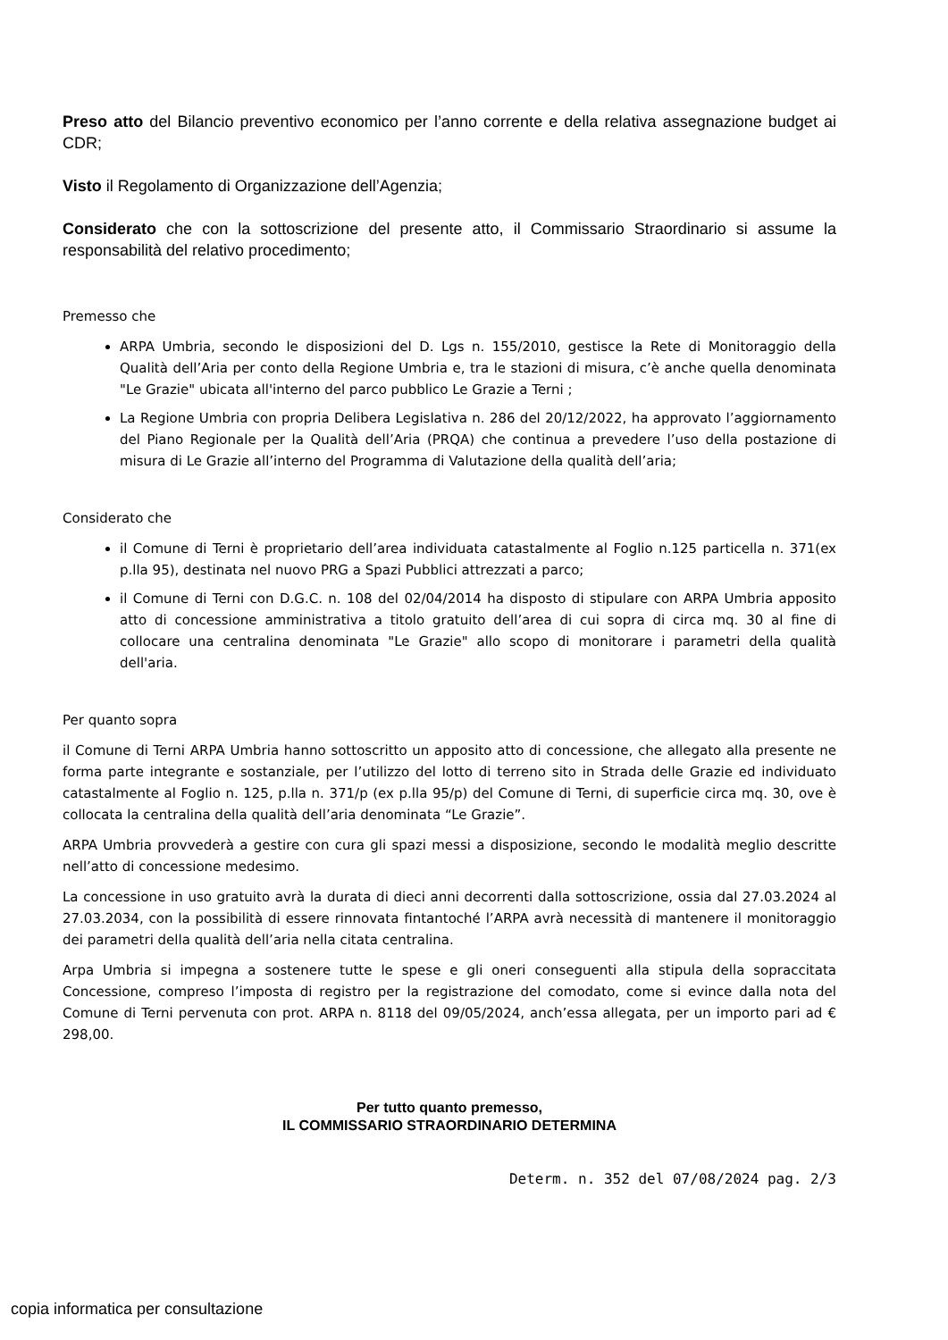Preso atto del Bilancio preventivo economico per l’anno corrente e della relativa assegnazione budget ai CDR;
Visto il Regolamento di Organizzazione dell’Agenzia;
Considerato che con la sottoscrizione del presente atto, il Commissario Straordinario si assume la responsabilità del relativo procedimento;
Premesso che
ARPA Umbria, secondo le disposizioni del D. Lgs n. 155/2010, gestisce la Rete di Monitoraggio della Qualità dell’Aria per conto della Regione Umbria e, tra le stazioni di misura, c’è anche quella denominata "Le Grazie" ubicata all'interno del parco pubblico Le Grazie a Terni ;
La Regione Umbria con propria Delibera Legislativa n. 286 del 20/12/2022, ha approvato l’aggiornamento del Piano Regionale per la Qualità dell’Aria (PRQA) che continua a prevedere l’uso della postazione di misura di Le Grazie all’interno del Programma di Valutazione della qualità dell’aria;
Considerato che
il Comune di Terni è proprietario dell’area individuata catastalmente al Foglio n.125 particella n. 371(ex p.lla 95), destinata nel nuovo PRG a Spazi Pubblici attrezzati a parco;
il Comune di Terni con D.G.C. n. 108 del 02/04/2014 ha disposto di stipulare con ARPA Umbria apposito atto di concessione amministrativa a titolo gratuito dell’area di cui sopra di circa mq. 30 al fine di collocare una centralina denominata "Le Grazie" allo scopo di monitorare i parametri della qualità dell'aria.
Per quanto sopra
il Comune di Terni ARPA Umbria hanno sottoscritto un apposito atto di concessione, che allegato alla presente ne forma parte integrante e sostanziale, per l’utilizzo del lotto di terreno sito in Strada delle Grazie ed individuato catastalmente al Foglio n. 125, p.lla n. 371/p (ex p.lla 95/p) del Comune di Terni, di superficie circa mq. 30, ove è collocata la centralina della qualità dell’aria denominata “Le Grazie”.
ARPA Umbria provvederà a gestire con cura gli spazi messi a disposizione, secondo le modalità meglio descritte nell’atto di concessione medesimo.
La concessione in uso gratuito avrà la durata di dieci anni decorrenti dalla sottoscrizione, ossia dal 27.03.2024 al 27.03.2034, con la possibilità di essere rinnovata fintantoché l’ARPA avrà necessità di mantenere il monitoraggio dei parametri della qualità dell’aria nella citata centralina.
Arpa Umbria si impegna a sostenere tutte le spese e gli oneri conseguenti alla stipula della sopraccitata Concessione, compreso l’imposta di registro per la registrazione del comodato, come si evince dalla nota del Comune di Terni pervenuta con prot. ARPA n. 8118 del 09/05/2024, anch’essa allegata, per un importo pari ad € 298,00.
Per tutto quanto premesso,
IL COMMISSARIO STRAORDINARIO DETERMINA
Determ. n. 352 del 07/08/2024 pag. 2/3
copia informatica per consultazione